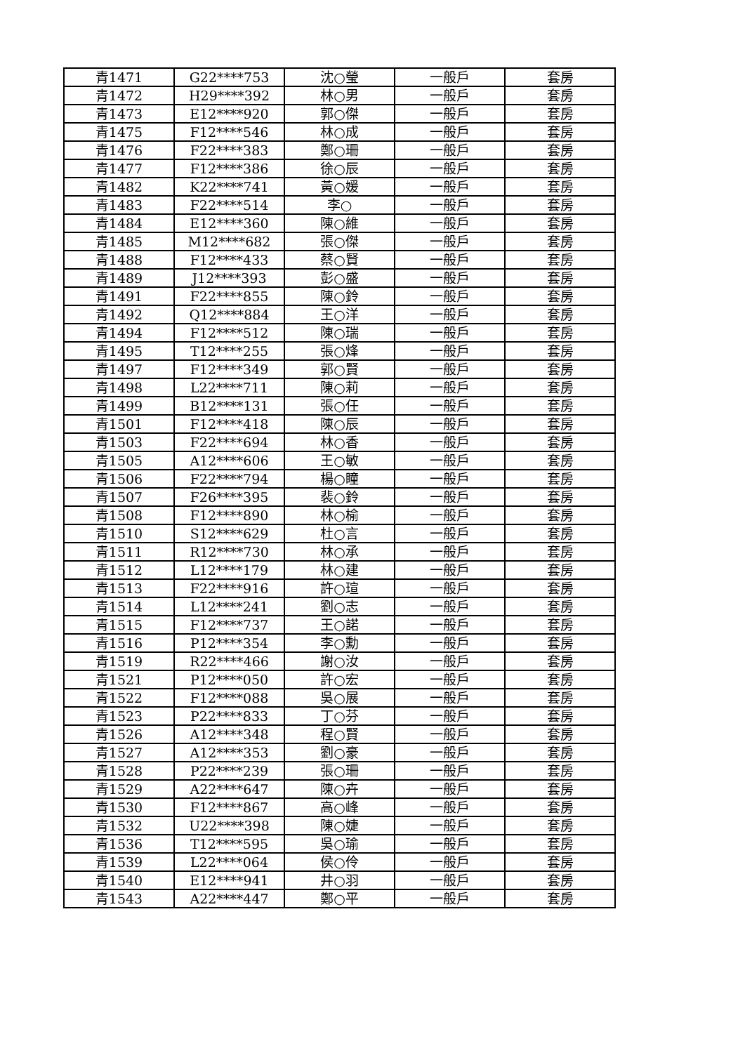| 青1471 | G22****753 | 沈○瑩 | 一般戶 | 套房 |
| 青1472 | H29****392 | 林○男 | 一般戶 | 套房 |
| 青1473 | E12****920 | 郭○傑 | 一般戶 | 套房 |
| 青1475 | F12****546 | 林○成 | 一般戶 | 套房 |
| 青1476 | F22****383 | 鄭○珊 | 一般戶 | 套房 |
| 青1477 | F12****386 | 徐○辰 | 一般戶 | 套房 |
| 青1482 | K22****741 | 黃○媛 | 一般戶 | 套房 |
| 青1483 | F22****514 | 李○ | 一般戶 | 套房 |
| 青1484 | E12****360 | 陳○維 | 一般戶 | 套房 |
| 青1485 | M12****682 | 張○傑 | 一般戶 | 套房 |
| 青1488 | F12****433 | 蔡○賢 | 一般戶 | 套房 |
| 青1489 | J12****393 | 彭○盛 | 一般戶 | 套房 |
| 青1491 | F22****855 | 陳○鈴 | 一般戶 | 套房 |
| 青1492 | Q12****884 | 王○洋 | 一般戶 | 套房 |
| 青1494 | F12****512 | 陳○瑞 | 一般戶 | 套房 |
| 青1495 | T12****255 | 張○烽 | 一般戶 | 套房 |
| 青1497 | F12****349 | 郭○賢 | 一般戶 | 套房 |
| 青1498 | L22****711 | 陳○莉 | 一般戶 | 套房 |
| 青1499 | B12****131 | 張○任 | 一般戶 | 套房 |
| 青1501 | F12****418 | 陳○辰 | 一般戶 | 套房 |
| 青1503 | F22****694 | 林○香 | 一般戶 | 套房 |
| 青1505 | A12****606 | 王○敏 | 一般戶 | 套房 |
| 青1506 | F22****794 | 楊○瞳 | 一般戶 | 套房 |
| 青1507 | F26****395 | 裴○鈴 | 一般戶 | 套房 |
| 青1508 | F12****890 | 林○榆 | 一般戶 | 套房 |
| 青1510 | S12****629 | 杜○言 | 一般戶 | 套房 |
| 青1511 | R12****730 | 林○承 | 一般戶 | 套房 |
| 青1512 | L12****179 | 林○建 | 一般戶 | 套房 |
| 青1513 | F22****916 | 許○瑄 | 一般戶 | 套房 |
| 青1514 | L12****241 | 劉○志 | 一般戶 | 套房 |
| 青1515 | F12****737 | 王○諾 | 一般戶 | 套房 |
| 青1516 | P12****354 | 李○勳 | 一般戶 | 套房 |
| 青1519 | R22****466 | 謝○汝 | 一般戶 | 套房 |
| 青1521 | P12****050 | 許○宏 | 一般戶 | 套房 |
| 青1522 | F12****088 | 吳○展 | 一般戶 | 套房 |
| 青1523 | P22****833 | 丁○芬 | 一般戶 | 套房 |
| 青1526 | A12****348 | 程○賢 | 一般戶 | 套房 |
| 青1527 | A12****353 | 劉○豪 | 一般戶 | 套房 |
| 青1528 | P22****239 | 張○珊 | 一般戶 | 套房 |
| 青1529 | A22****647 | 陳○卉 | 一般戶 | 套房 |
| 青1530 | F12****867 | 高○峰 | 一般戶 | 套房 |
| 青1532 | U22****398 | 陳○婕 | 一般戶 | 套房 |
| 青1536 | T12****595 | 吳○瑜 | 一般戶 | 套房 |
| 青1539 | L22****064 | 侯○伶 | 一般戶 | 套房 |
| 青1540 | E12****941 | 井○羽 | 一般戶 | 套房 |
| 青1543 | A22****447 | 鄭○平 | 一般戶 | 套房 |